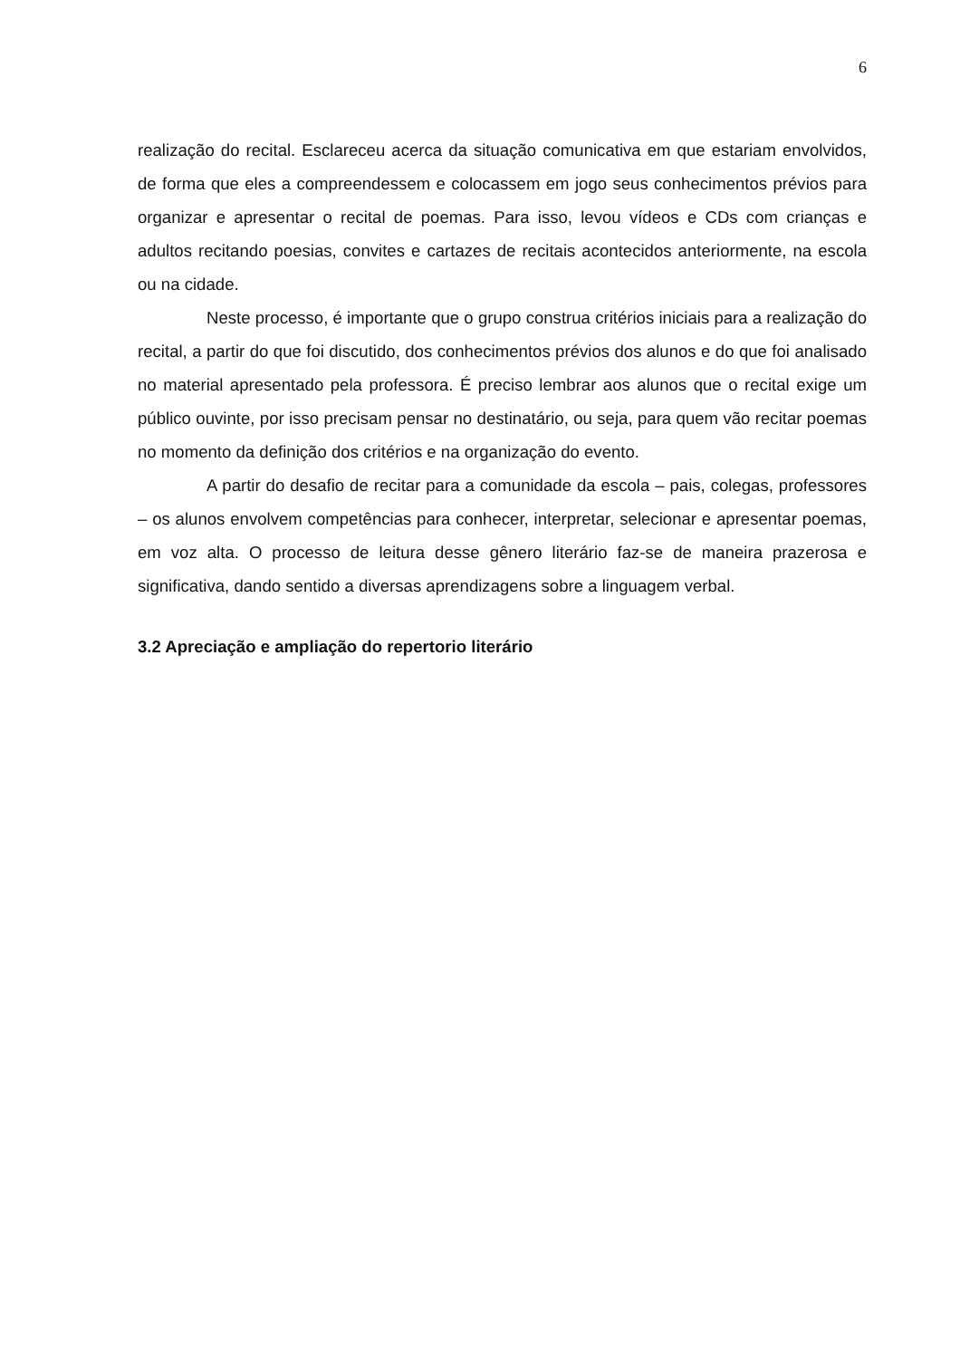6
realização do recital. Esclareceu acerca da situação comunicativa em que estariam envolvidos, de forma que eles a compreendessem e colocassem em jogo seus conhecimentos prévios para organizar e apresentar o recital de poemas. Para isso, levou vídeos e CDs com crianças e adultos recitando poesias, convites e cartazes de recitais acontecidos anteriormente, na escola ou na cidade.
Neste processo, é importante que o grupo construa critérios iniciais para a realização do recital, a partir do que foi discutido, dos conhecimentos prévios dos alunos e do que foi analisado no material apresentado pela professora. É preciso lembrar aos alunos que o recital exige um público ouvinte, por isso precisam pensar no destinatário, ou seja, para quem vão recitar poemas no momento da definição dos critérios e na organização do evento.
A partir do desafio de recitar para a comunidade da escola – pais, colegas, professores – os alunos envolvem competências para conhecer, interpretar, selecionar e apresentar poemas, em voz alta. O processo de leitura desse gênero literário faz-se de maneira prazerosa e significativa, dando sentido a diversas aprendizagens sobre a linguagem verbal.
3.2 Apreciação e ampliação do repertorio literário